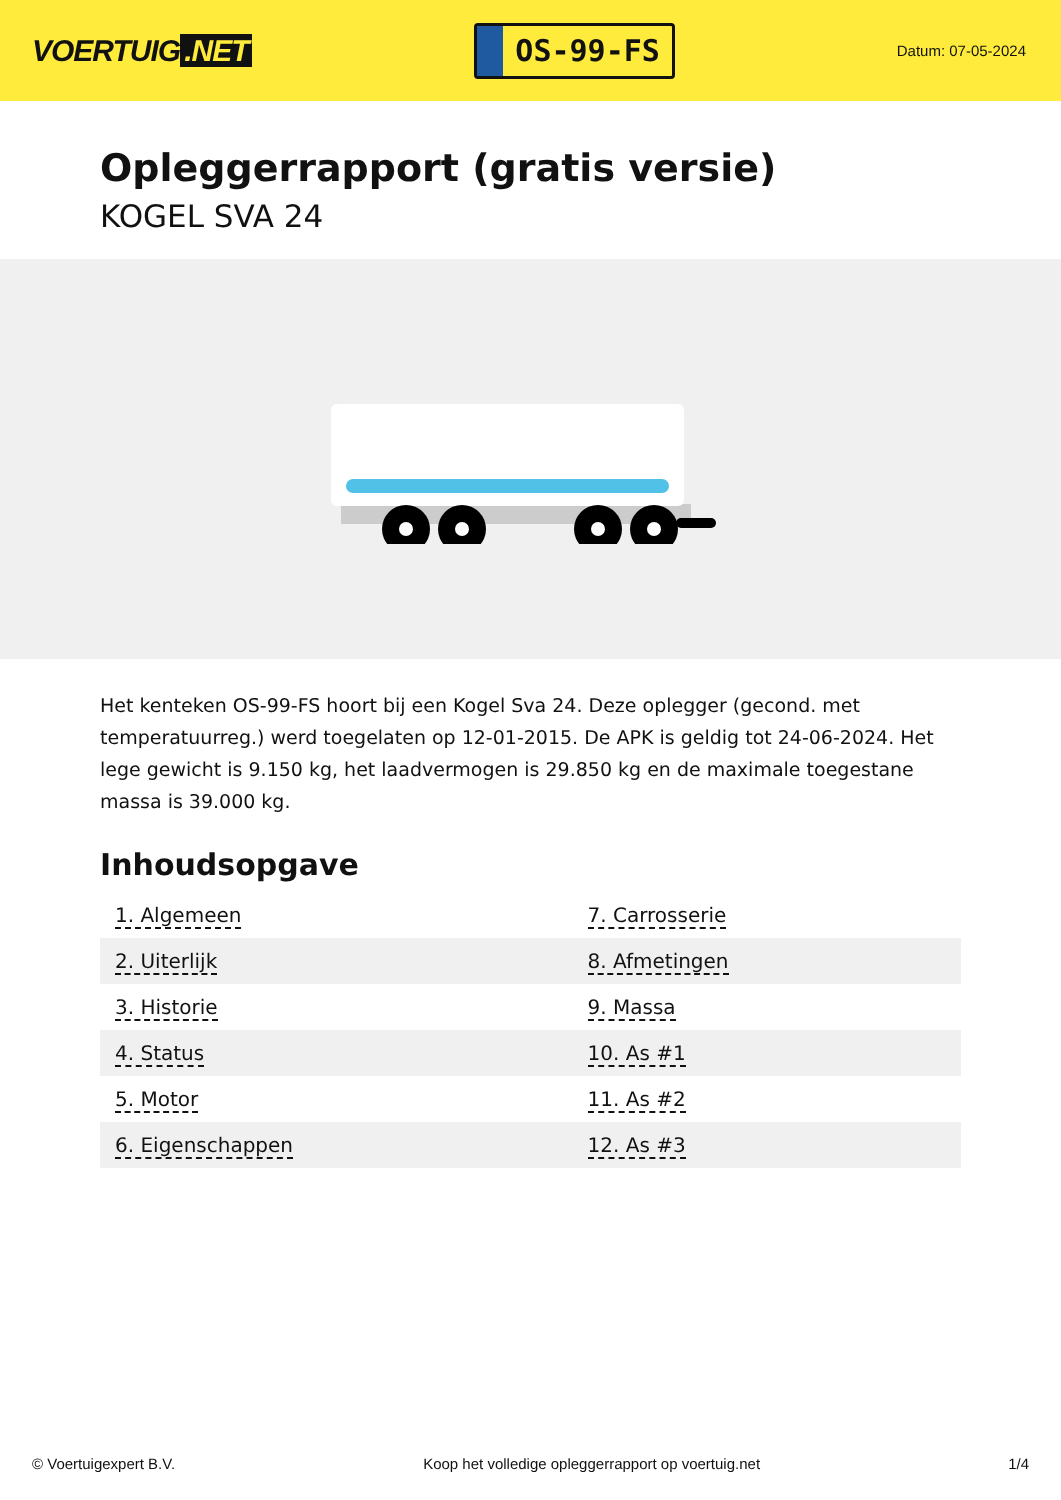VOERTUIG.NET
OS-99-FS
Datum: 07-05-2024
Opleggerrapport (gratis versie)
KOGEL SVA 24
Het kenteken OS-99-FS hoort bij een Kogel Sva 24. Deze oplegger (gecond. met temperatuurreg.) werd toegelaten op 12-01-2015. De APK is geldig tot 24-06-2024. Het lege gewicht is 9.150 kg, het laadvermogen is 29.850 kg en de maximale toegestane massa is 39.000 kg.
Inhoudsopgave
| 1. Algemeen | 7. Carrosserie |
| 2. Uiterlijk | 8. Afmetingen |
| 3. Historie | 9. Massa |
| 4. Status | 10. As #1 |
| 5. Motor | 11. As #2 |
| 6. Eigenschappen | 12. As #3 |
© Voertuigexpert B.V. Koop het volledige opleggerrapport op voertuig.net
1/4